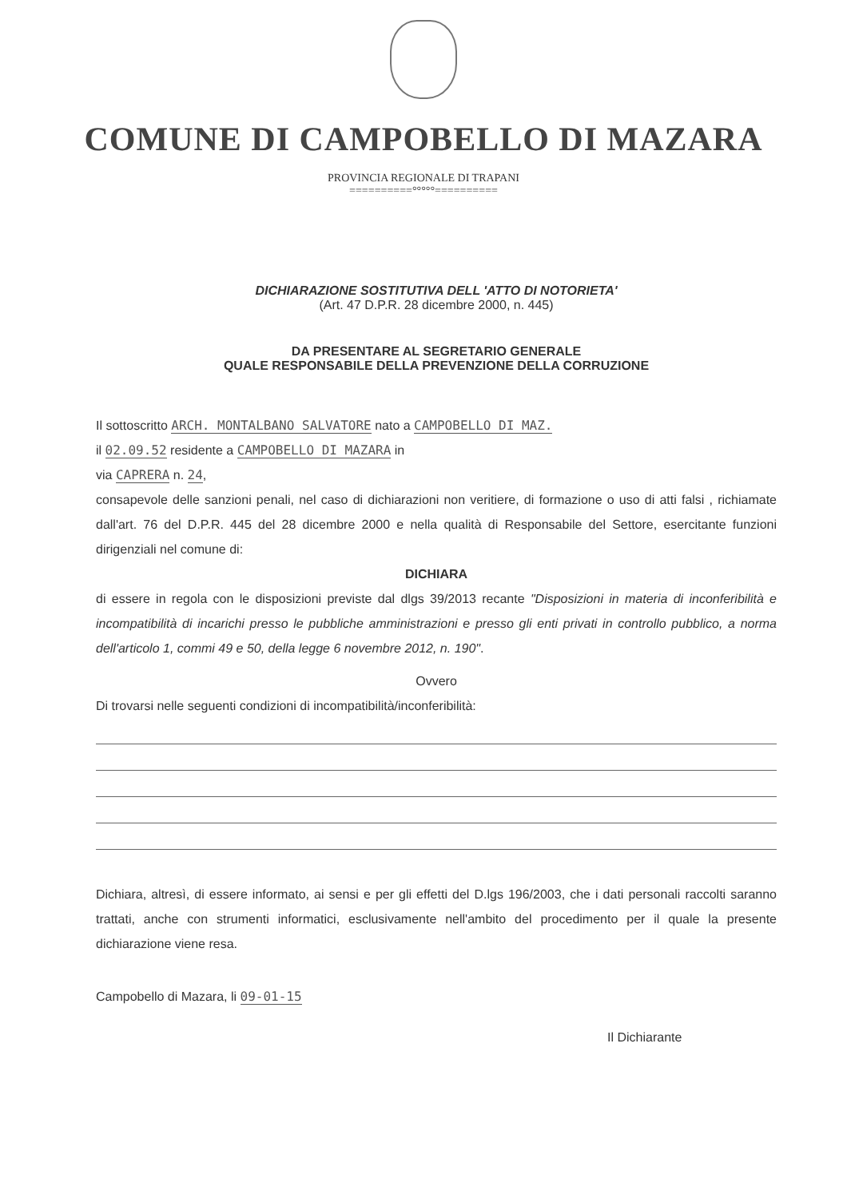COMUNE DI CAMPOBELLO DI MAZARA
PROVINCIA REGIONALE DI TRAPANI
==========°°°°°==========
DICHIARAZIONE SOSTITUTIVA DELL 'ATTO DI NOTORIETA'
(Art. 47 D.P.R. 28 dicembre 2000, n. 445)
DA PRESENTARE AL SEGRETARIO GENERALE
QUALE RESPONSABILE DELLA PREVENZIONE DELLA CORRUZIONE
Il sottoscritto ARCH. MONTALBANO SALVATORE nato a CAMPOBELLO DI MAZ.
il 02.09.52 residente a CAMPOBELLO DI MAZARA in
via CAPRERA n. 24,
consapevole delle sanzioni penali, nel caso di dichiarazioni non veritiere, di formazione o uso di atti falsi , richiamate dall'art. 76 del D.P.R. 445 del 28 dicembre 2000 e nella qualità di Responsabile del Settore, esercitante funzioni dirigenziali nel comune di:
DICHIARA
di essere in regola con le disposizioni previste dal dlgs 39/2013 recante "Disposizioni in materia di inconferibilità e incompatibilità di incarichi presso le pubbliche amministrazioni e presso gli enti privati in controllo pubblico, a norma dell'articolo 1, commi 49 e 50, della legge 6 novembre 2012, n. 190".
Ovvero
Di trovarsi nelle seguenti condizioni di incompatibilità/inconferibilità:
Dichiara, altresì, di essere informato, ai sensi e per gli effetti del D.lgs 196/2003, che i dati personali raccolti saranno trattati, anche con strumenti informatici, esclusivamente nell'ambito del procedimento per il quale la presente dichiarazione viene resa.
Campobello di Mazara, li 09-01-15
Il Dichiarante